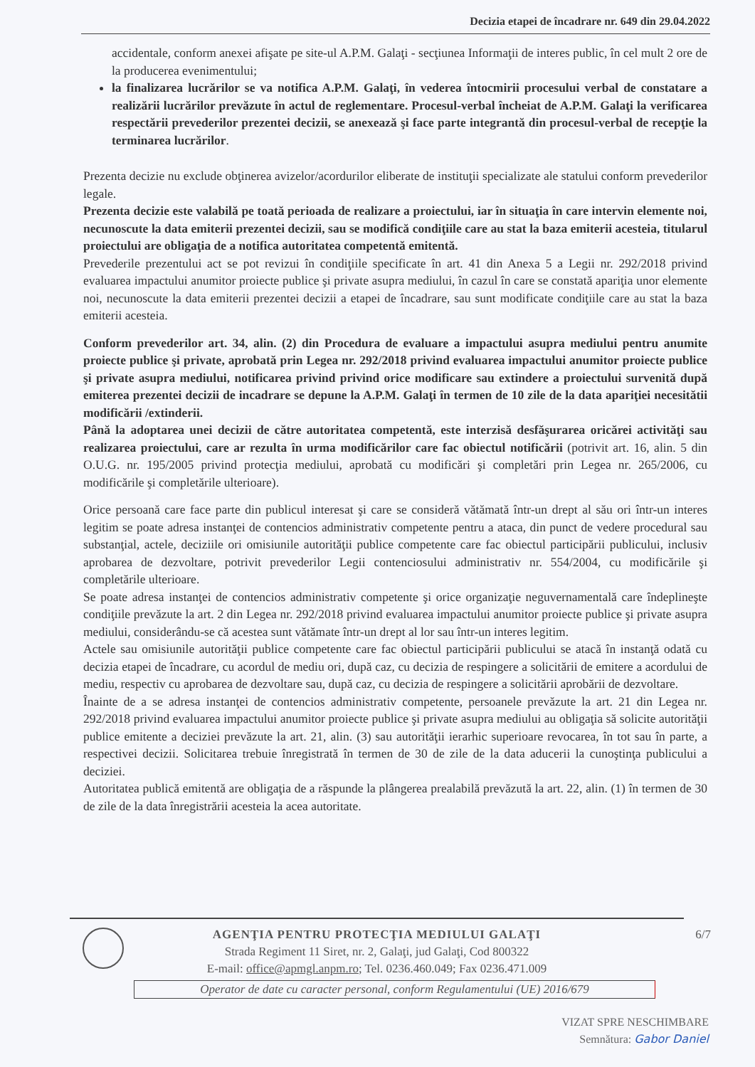Decizia etapei de încadrare nr. 649 din 29.04.2022
accidentale, conform anexei afişate pe site-ul A.P.M. Galaţi - secţiunea Informaţii de interes public, în cel mult 2 ore de la producerea evenimentului;
la finalizarea lucrărilor se va notifica A.P.M. Galaţi, în vederea întocmirii procesului verbal de constatare a realizării lucrărilor prevăzute în actul de reglementare. Procesul-verbal încheiat de A.P.M. Galaţi la verificarea respectării prevederilor prezentei decizii, se anexează şi face parte integrantă din procesul-verbal de recepţie la terminarea lucrărilor.
Prezenta decizie nu exclude obţinerea avizelor/acordurilor eliberate de instituţii specializate ale statului conform prevederilor legale.
Prezenta decizie este valabilă pe toată perioada de realizare a proiectului, iar în situaţia în care intervin elemente noi, necunoscute la data emiterii prezentei decizii, sau se modifică condiţiile care au stat la baza emiterii acesteia, titularul proiectului are obligaţia de a notifica autoritatea competentă emitentă.
Prevederile prezentului act se pot revizui în condiţiile specificate în art. 41 din Anexa 5 a Legii nr. 292/2018 privind evaluarea impactului anumitor proiecte publice şi private asupra mediului, în cazul în care se constată apariţia unor elemente noi, necunoscute la data emiterii prezentei decizii a etapei de încadrare, sau sunt modificate condiţiile care au stat la baza emiterii acesteia.
Conform prevederilor art. 34, alin. (2) din Procedura de evaluare a impactului asupra mediului pentru anumite proiecte publice şi private, aprobată prin Legea nr. 292/2018 privind evaluarea impactului anumitor proiecte publice şi private asupra mediului, notificarea privind privind orice modificare sau extindere a proiectului survenită după emiterea prezentei decizii de incadrare se depune la A.P.M. Galaţi în termen de 10 zile de la data apariţiei necesitătii modificării /extinderii.
Până la adoptarea unei decizii de către autoritatea competentă, este interzisă desfăşurarea oricărei activităţi sau realizarea proiectului, care ar rezulta în urma modificărilor care fac obiectul notificării (potrivit art. 16, alin. 5 din O.U.G. nr. 195/2005 privind protecţia mediului, aprobată cu modificări şi completări prin Legea nr. 265/2006, cu modificările şi completările ulterioare).
Orice persoană care face parte din publicul interesat şi care se consideră vătămată într-un drept al său ori într-un interes legitim se poate adresa instanţei de contencios administrativ competente pentru a ataca, din punct de vedere procedural sau substanţial, actele, deciziile ori omisiunile autorităţii publice competente care fac obiectul participării publicului, inclusiv aprobarea de dezvoltare, potrivit prevederilor Legii contenciosului administrativ nr. 554/2004, cu modificările şi completările ulterioare.
Se poate adresa instanţei de contencios administrativ competente şi orice organizaţie neguvernamentală care îndeplineşte condiţiile prevăzute la art. 2 din Legea nr. 292/2018 privind evaluarea impactului anumitor proiecte publice şi private asupra mediului, considerându-se că acestea sunt vătămate într-un drept al lor sau într-un interes legitim.
Actele sau omisiunile autorităţii publice competente care fac obiectul participării publicului se atacă în instanţă odată cu decizia etapei de încadrare, cu acordul de mediu ori, după caz, cu decizia de respingere a solicitării de emitere a acordului de mediu, respectiv cu aprobarea de dezvoltare sau, după caz, cu decizia de respingere a solicitării aprobării de dezvoltare.
Înainte de a se adresa instanţei de contencios administrativ competente, persoanele prevăzute la art. 21 din Legea nr. 292/2018 privind evaluarea impactului anumitor proiecte publice şi private asupra mediului au obligaţia să solicite autorităţii publice emitente a deciziei prevăzute la art. 21, alin. (3) sau autorităţii ierarhic superioare revocarea, în tot sau în parte, a respectivei decizii. Solicitarea trebuie înregistrată în termen de 30 de zile de la data aducerii la cunoştinţa publicului a deciziei.
Autoritatea publică emitentă are obligaţia de a răspunde la plângerea prealabilă prevăzută la art. 22, alin. (1) în termen de 30 de zile de la data înregistrării acesteia la acea autoritate.
6/7
AGENŢIA PENTRU PROTECŢIA MEDIULUI GALAŢI
Strada Regiment 11 Siret, nr. 2, Galaţi, jud Galaţi, Cod 800322
E-mail: office@apmgl.anpm.ro; Tel. 0236.460.049; Fax 0236.471.009
Operator de date cu caracter personal, conform Regulamentului (UE) 2016/679
VIZAT SPRE NESCHIMBARE
Semnătura: Gabor Daniel